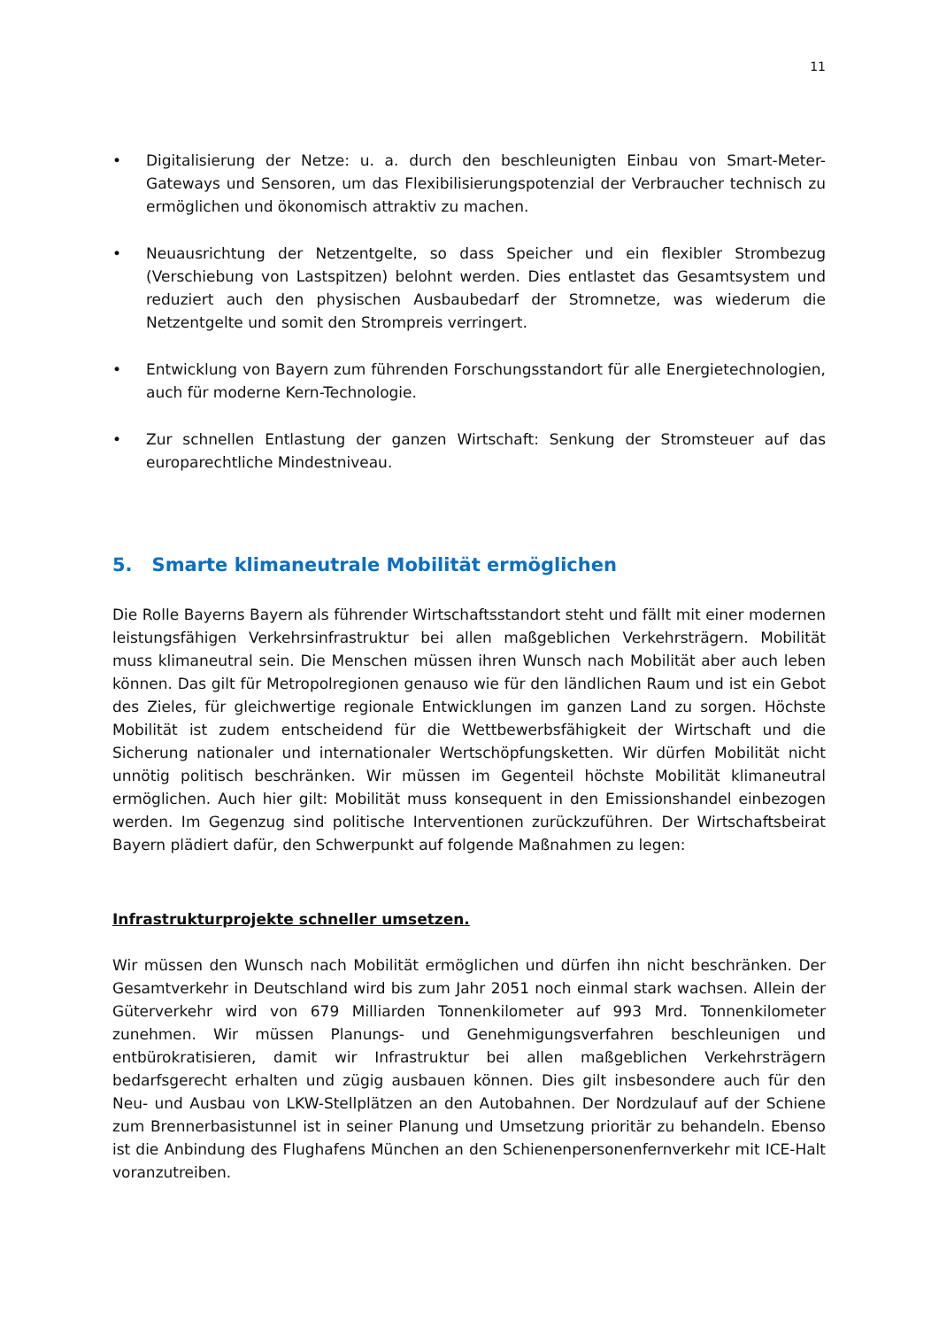11
• Digitalisierung der Netze: u. a. durch den beschleunigten Einbau von Smart-Meter-Gateways und Sensoren, um das Flexibilisierungspotenzial der Verbraucher technisch zu ermöglichen und ökonomisch attraktiv zu machen.
• Neuausrichtung der Netzentgelte, so dass Speicher und ein flexibler Strombezug (Verschiebung von Lastspitzen) belohnt werden. Dies entlastet das Gesamtsystem und reduziert auch den physischen Ausbaubedarf der Stromnetze, was wiederum die Netzentgelte und somit den Strompreis verringert.
• Entwicklung von Bayern zum führenden Forschungsstandort für alle Energietechnologien, auch für moderne Kern-Technologie.
• Zur schnellen Entlastung der ganzen Wirtschaft: Senkung der Stromsteuer auf das europarechtliche Mindestniveau.
5. Smarte klimaneutrale Mobilität ermöglichen
Die Rolle Bayerns Bayern als führender Wirtschaftsstandort steht und fällt mit einer modernen leistungsfähigen Verkehrsinfrastruktur bei allen maßgeblichen Verkehrsträgern. Mobilität muss klimaneutral sein. Die Menschen müssen ihren Wunsch nach Mobilität aber auch leben können. Das gilt für Metropolregionen genauso wie für den ländlichen Raum und ist ein Gebot des Zieles, für gleichwertige regionale Entwicklungen im ganzen Land zu sorgen. Höchste Mobilität ist zudem entscheidend für die Wettbewerbsfähigkeit der Wirtschaft und die Sicherung nationaler und internationaler Wertschöpfungsketten. Wir dürfen Mobilität nicht unnötig politisch beschränken. Wir müssen im Gegenteil höchste Mobilität klimaneutral ermöglichen. Auch hier gilt: Mobilität muss konsequent in den Emissionshandel einbezogen werden. Im Gegenzug sind politische Interventionen zurückzuführen. Der Wirtschaftsbeirat Bayern plädiert dafür, den Schwerpunkt auf folgende Maßnahmen zu legen:
Infrastrukturprojekte schneller umsetzen.
Wir müssen den Wunsch nach Mobilität ermöglichen und dürfen ihn nicht beschränken. Der Gesamtverkehr in Deutschland wird bis zum Jahr 2051 noch einmal stark wachsen. Allein der Güterverkehr wird von 679 Milliarden Tonnenkilometer auf 993 Mrd. Tonnenkilometer zunehmen. Wir müssen Planungs- und Genehmigungsverfahren beschleunigen und entbürokratisieren, damit wir Infrastruktur bei allen maßgeblichen Verkehrsträgern bedarfsgerecht erhalten und zügig ausbauen können. Dies gilt insbesondere auch für den Neu- und Ausbau von LKW-Stellplätzen an den Autobahnen. Der Nordzulauf auf der Schiene zum Brennerbasistunnel ist in seiner Planung und Umsetzung prioritär zu behandeln. Ebenso ist die Anbindung des Flughafens München an den Schienenpersonenfernverkehr mit ICE-Halt voranzutreiben.